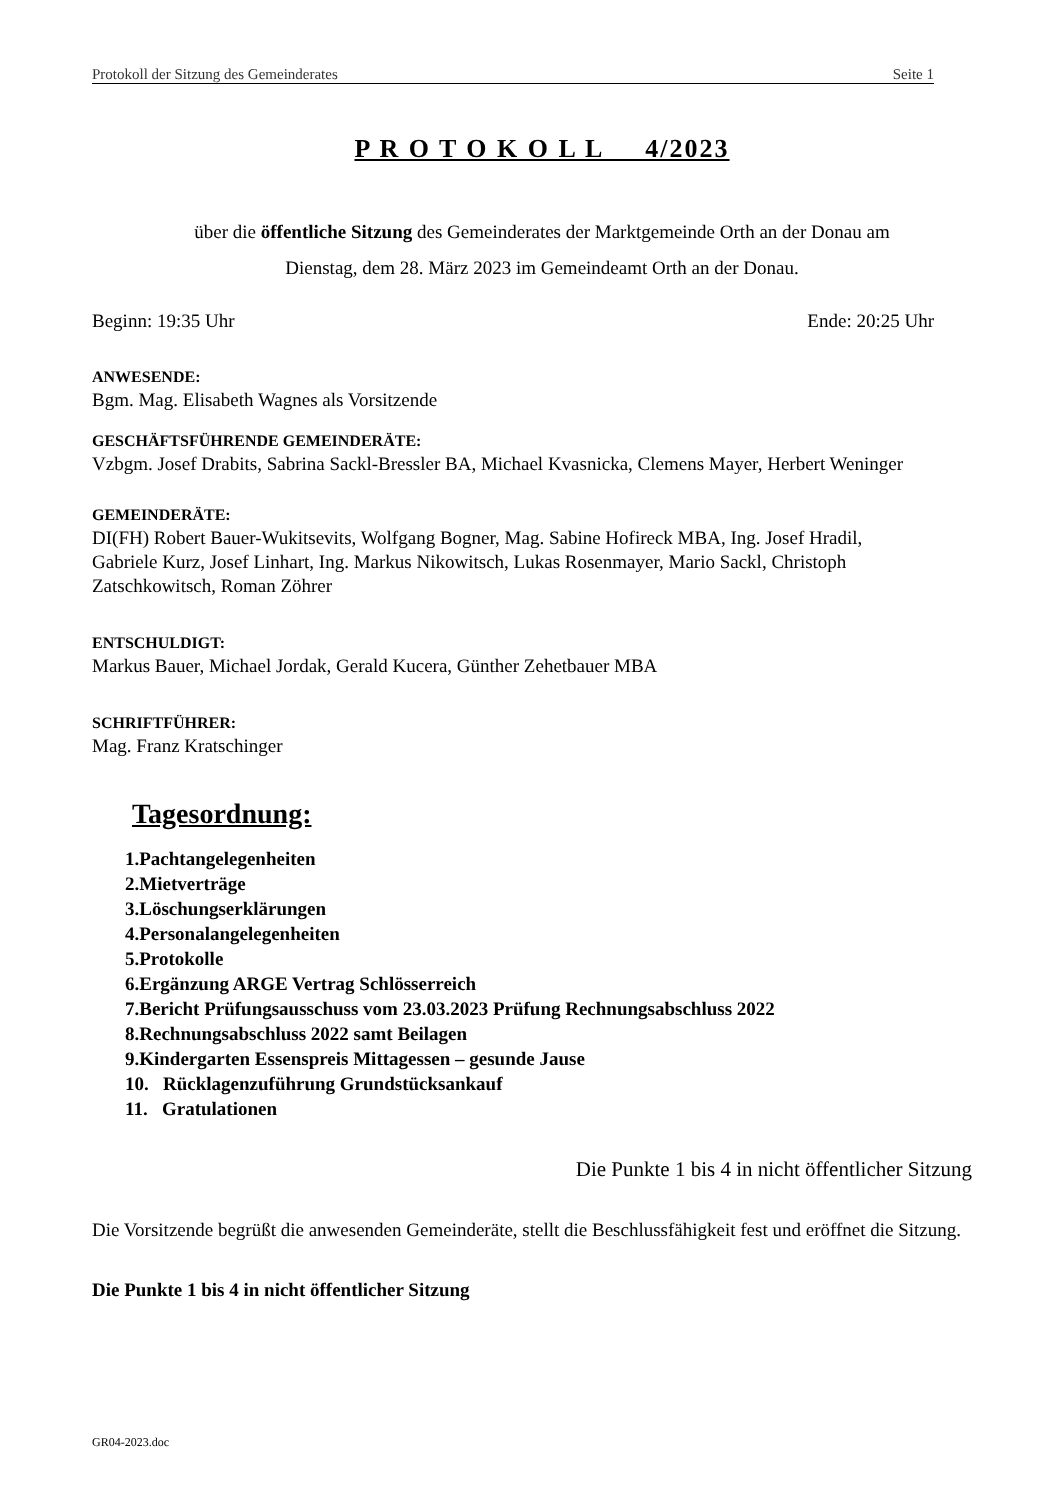Protokoll der Sitzung des Gemeinderates Seite 1
P R O T O K O L L 4/2023
über die öffentliche Sitzung des Gemeinderates der Marktgemeinde Orth an der Donau am
Dienstag, dem 28. März 2023 im Gemeindeamt Orth an der Donau.
Beginn: 19:35 Uhr Ende: 20:25 Uhr
ANWESENDE:
Bgm. Mag. Elisabeth Wagnes als Vorsitzende
GESCHÄFTSFÜHRENDE GEMEINDERÄTE:
Vzbgm. Josef Drabits, Sabrina Sackl-Bressler BA, Michael Kvasnicka, Clemens Mayer, Herbert Weninger
GEMEINDERÄTE:
DI(FH) Robert Bauer-Wukitsevits, Wolfgang Bogner, Mag. Sabine Hofireck MBA, Ing. Josef Hradil,
Gabriele Kurz, Josef Linhart, Ing. Markus Nikowitsch, Lukas Rosenmayer, Mario Sackl, Christoph
Zatschkowitsch, Roman Zöhrer
ENTSCHULDIGT:
Markus Bauer, Michael Jordak, Gerald Kucera, Günther Zehetbauer MBA
SCHRIFTFÜHRER:
Mag. Franz Kratschinger
Tagesordnung:
1.Pachtangelegenheiten
2.Mietverträge
3.Löschungserklärungen
4.Personalangelegenheiten
5.Protokolle
6.Ergänzung ARGE Vertrag Schlösserreich
7.Bericht Prüfungsausschuss vom 23.03.2023 Prüfung Rechnungsabschluss 2022
8.Rechnungsabschluss 2022 samt Beilagen
9.Kindergarten Essenspreis Mittagessen – gesunde Jause
10. Rücklagenzuführung Grundstücksankauf
11. Gratulationen
Die Punkte 1 bis 4 in nicht öffentlicher Sitzung
Die Vorsitzende begrüßt die anwesenden Gemeinderäte, stellt die Beschlussfähigkeit fest und eröffnet die Sitzung.
Die Punkte 1 bis 4 in nicht öffentlicher Sitzung
GR04-2023.doc